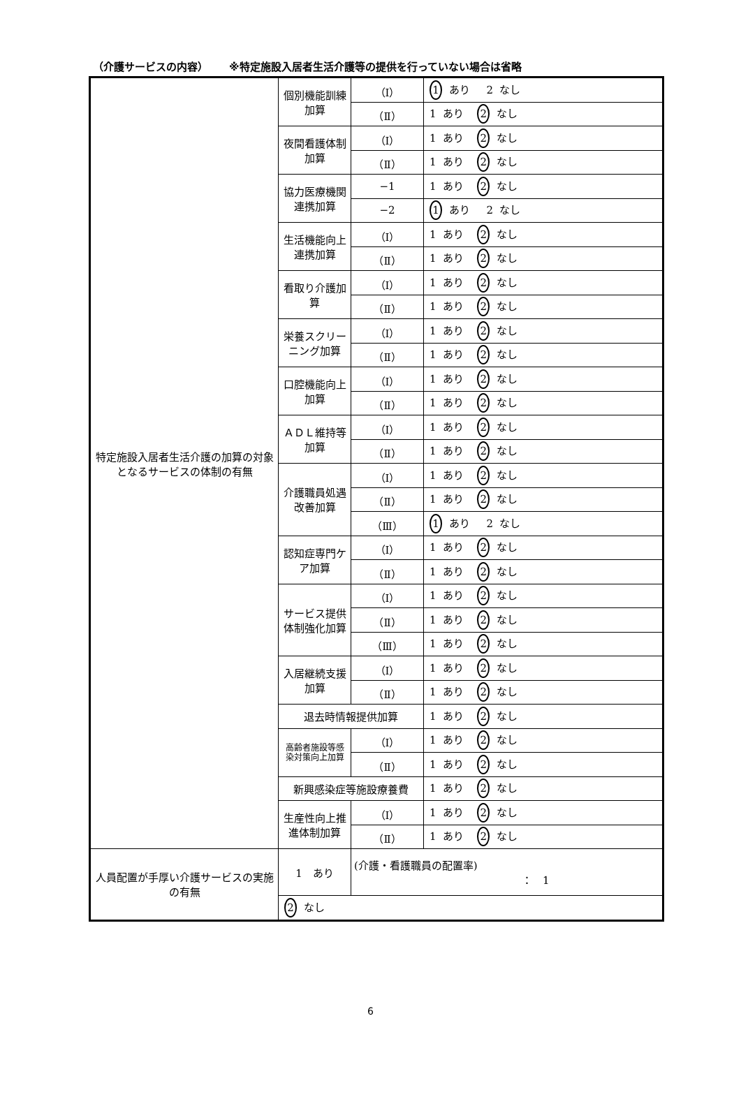（介護サービスの内容） ※特定施設入居者生活介護等の提供を行っていない場合は省略
| 特定施設入居者生活介護の加算の対象となるサービスの体制の有無 | 個別機能訓練加算 | （Ⅰ） | 1 あり 2 なし |
| | | （Ⅱ） | 1 あり 2 なし |
| | 夜間看護体制加算 | （Ⅰ） | 1 あり 2 なし |
| | | （Ⅱ） | 1 あり 2 なし |
| | 協力医療機関連携加算 | −1 | 1 あり 2 なし |
| | | −2 | 1 あり 2 なし |
| | 生活機能向上連携加算 | （Ⅰ） | 1 あり 2 なし |
| | | （Ⅱ） | 1 あり 2 なし |
| | 看取り介護加算 | （Ⅰ） | 1 あり 2 なし |
| | | （Ⅱ） | 1 あり 2 なし |
| | 栄養スクリーニング加算 | （Ⅰ） | 1 あり 2 なし |
| | | （Ⅱ） | 1 あり 2 なし |
| | 口腔機能向上加算 | （Ⅰ） | 1 あり 2 なし |
| | | （Ⅱ） | 1 あり 2 なし |
| | ＡＤＬ維持等加算 | （Ⅰ） | 1 あり 2 なし |
| | | （Ⅱ） | 1 あり 2 なし |
| | 介護職員処遇改善加算 | （Ⅰ） | 1 あり 2 なし |
| | | （Ⅱ） | 1 あり 2 なし |
| | | （Ⅲ） | 1 あり 2 なし |
| | 認知症専門ケア加算 | （Ⅰ） | 1 あり 2 なし |
| | | （Ⅱ） | 1 あり 2 なし |
| | サービス提供体制強化加算 | （Ⅰ） | 1 あり 2 なし |
| | | （Ⅱ） | 1 あり 2 なし |
| | | （Ⅲ） | 1 あり 2 なし |
| | 入居継続支援加算 | （Ⅰ） | 1 あり 2 なし |
| | | （Ⅱ） | 1 あり 2 なし |
| | 退去時情報提供加算 | | 1 あり 2 なし |
| | 高齢者施設等感染対策向上加算 | （Ⅰ） | 1 あり 2 なし |
| | | （Ⅱ） | 1 あり 2 なし |
| | 新興感染症等施設療養費 | | 1 あり 2 なし |
| | 生産性向上推進体制加算 | （Ⅰ） | 1 あり 2 なし |
| | | （Ⅱ） | 1 あり 2 なし |
| 人員配置が手厚い介護サービスの実施の有無 | 1 あり | (介護・看護職員の配置率) ： 1 | |
| | 2 なし | | |
6